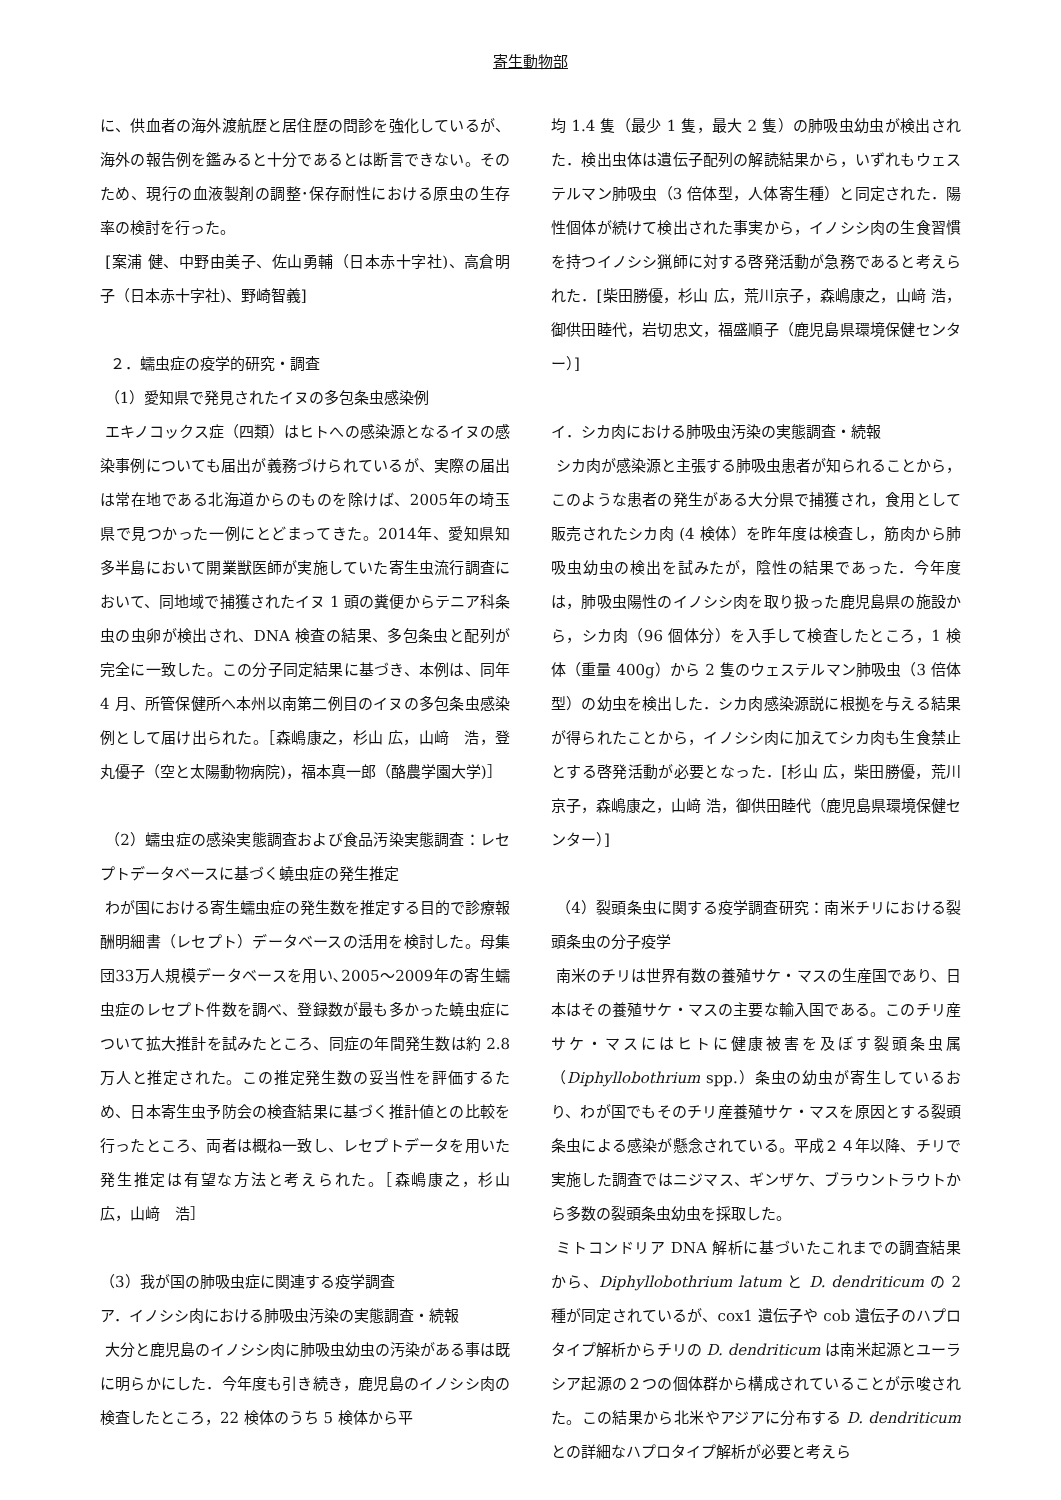寄生動物部
に、供血者の海外渡航歴と居住歴の問診を強化しているが、海外の報告例を鑑みると十分であるとは断言できない。そのため、現行の血液製剤の調整･保存耐性における原虫の生存率の検討を行った。
[案浦 健、中野由美子、佐山勇輔（日本赤十字社)、高倉明子（日本赤十字社)、野崎智義]
２．蠕虫症の疫学的研究・調査
（1）愛知県で発見されたイヌの多包条虫感染例
エキノコックス症（四類）はヒトへの感染源となるイヌの感染事例についても届出が義務づけられているが、実際の届出は常在地である北海道からのものを除けば、2005年の埼玉県で見つかった一例にとどまってきた。2014年、愛知県知多半島において開業獣医師が実施していた寄生虫流行調査において、同地域で捕獲されたイヌ 1 頭の糞便からテニア科条虫の虫卵が検出され、DNA 検査の結果、多包条虫と配列が完全に一致した。この分子同定結果に基づき、本例は、同年 4 月、所管保健所へ本州以南第二例目のイヌの多包条虫感染例として届け出られた。［森嶋康之，杉山 広，山﨑　浩，登丸優子（空と太陽動物病院)，福本真一郎（酪農学園大学)］
（2）蠕虫症の感染実態調査および食品汚染実態調査：レセプトデータベースに基づく蟯虫症の発生推定
わが国における寄生蠕虫症の発生数を推定する目的で診療報酬明細書（レセプト）データベースの活用を検討した。母集団33万人規模データベースを用い､2005～2009年の寄生蠕虫症のレセプト件数を調べ、登録数が最も多かった蟯虫症について拡大推計を試みたところ、同症の年間発生数は約 2.8 万人と推定された。この推定発生数の妥当性を評価するため、日本寄生虫予防会の検査結果に基づく推計値との比較を行ったところ、両者は概ね一致し、レセプトデータを用いた発生推定は有望な方法と考えられた。［森嶋康之，杉山　広，山﨑　浩］
（3）我が国の肺吸虫症に関連する疫学調査
ア．イノシシ肉における肺吸虫汚染の実態調査・続報
大分と鹿児島のイノシシ肉に肺吸虫幼虫の汚染がある事は既に明らかにした．今年度も引き続き，鹿児島のイノシシ肉の検査したところ，22 検体のうち 5 検体から平
均 1.4 隻（最少 1 隻，最大 2 隻）の肺吸虫幼虫が検出された．検出虫体は遺伝子配列の解読結果から，いずれもウェステルマン肺吸虫（3 倍体型，人体寄生種）と同定された．陽性個体が続けて検出された事実から，イノシシ肉の生食習慣を持つイノシシ猟師に対する啓発活動が急務であると考えられた．[柴田勝優，杉山 広，荒川京子，森嶋康之，山﨑 浩，御供田睦代，岩切忠文，福盛順子（鹿児島県環境保健センター）]
イ．シカ肉における肺吸虫汚染の実態調査・続報
シカ肉が感染源と主張する肺吸虫患者が知られることから，このような患者の発生がある大分県で捕獲され，食用として販売されたシカ肉 (4 検体）を昨年度は検査し，筋肉から肺吸虫幼虫の検出を試みたが，陰性の結果であった．今年度は，肺吸虫陽性のイノシシ肉を取り扱った鹿児島県の施設から，シカ肉（96 個体分）を入手して検査したところ，1 検体（重量 400g）から 2 隻のウェステルマン肺吸虫（3 倍体型）の幼虫を検出した．シカ肉感染源説に根拠を与える結果が得られたことから，イノシシ肉に加えてシカ肉も生食禁止とする啓発活動が必要となった．[杉山 広，柴田勝優，荒川京子，森嶋康之，山﨑 浩，御供田睦代（鹿児島県環境保健センター）]
（4）裂頭条虫に関する疫学調査研究：南米チリにおける裂頭条虫の分子疫学
南米のチリは世界有数の養殖サケ・マスの生産国であり、日本はその養殖サケ・マスの主要な輸入国である。このチリ産サケ・マスにはヒトに健康被害を及ぼす裂頭条虫属（Diphyllobothrium spp.）条虫の幼虫が寄生しているおり、わが国でもそのチリ産養殖サケ・マスを原因とする裂頭条虫による感染が懸念されている。平成２４年以降、チリで実施した調査ではニジマス、ギンザケ、ブラウントラウトから多数の裂頭条虫幼虫を採取した。
ミトコンドリア DNA 解析に基づいたこれまでの調査結果から、Diphyllobothrium latum と D. dendriticum の 2 種が同定されているが、cox1 遺伝子や cob 遺伝子のハプロタイプ解析からチリの D. dendriticum は南米起源とユーラシア起源の２つの個体群から構成されていることが示唆された。この結果から北米やアジアに分布する D. dendriticum との詳細なハプロタイプ解析が必要と考えら